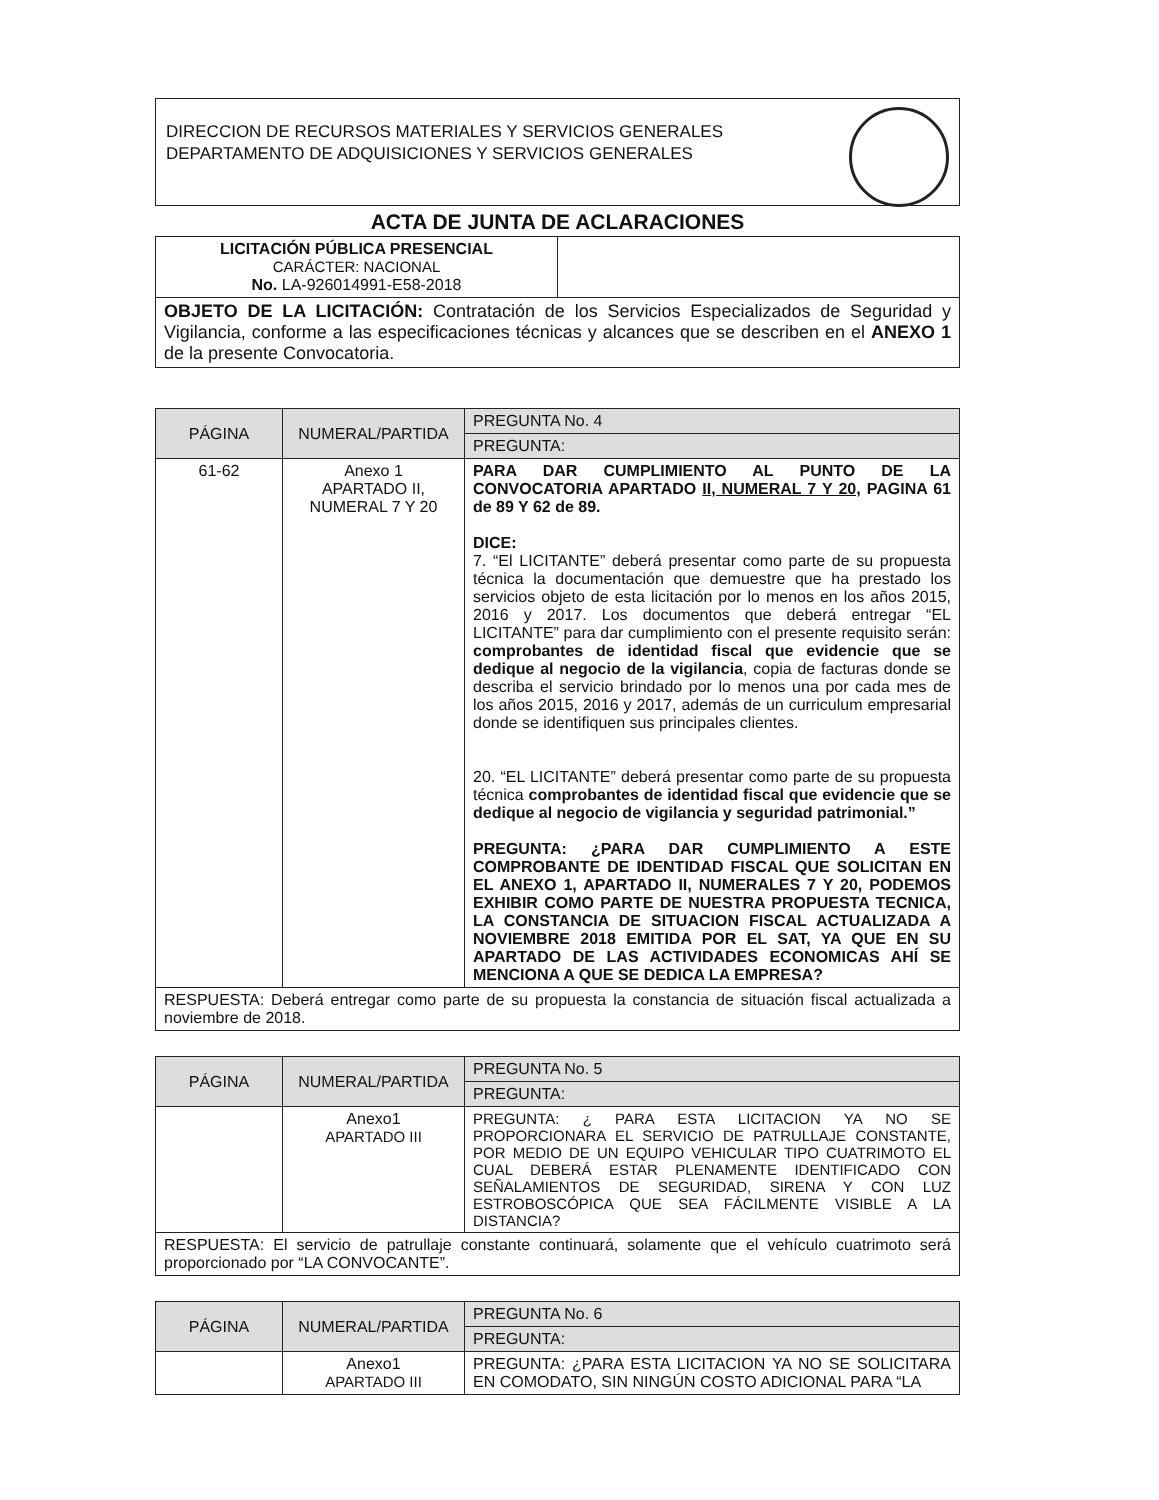DIRECCION DE RECURSOS MATERIALES Y SERVICIOS GENERALES
DEPARTAMENTO DE ADQUISICIONES Y SERVICIOS GENERALES
ACTA DE JUNTA DE ACLARACIONES
| LICITACIÓN PÚBLICA PRESENCIAL CARÁCTER: NACIONAL No. LA-926014991-E58-2018 | |
| OBJETO DE LA LICITACIÓN: Contratación de los Servicios Especializados de Seguridad y Vigilancia, conforme a las especificaciones técnicas y alcances que se describen en el ANEXO 1 de la presente Convocatoria. | |
| PÁGINA | NUMERAL/PARTIDA | PREGUNTA No. 4 |
| --- | --- | --- |
| | | PREGUNTA: |
| 61-62 | Anexo 1 APARTADO II, NUMERAL 7 Y 20 | PARA DAR CUMPLIMIENTO AL PUNTO DE LA CONVOCATORIA APARTADO II, NUMERAL 7 Y 20, PAGINA 61 de 89 Y 62 de 89. DICE: 7. “El LICITANTE” deberá presentar como parte de su propuesta técnica la documentación que demuestre que ha prestado los servicios objeto de esta licitación por lo menos en los años 2015, 2016 y 2017. Los documentos que deberá entregar “EL LICITANTE” para dar cumplimiento con el presente requisito serán: comprobantes de identidad fiscal que evidencie que se dedique al negocio de la vigilancia , copia de facturas donde se describa el servicio brindado por lo menos una por cada mes de los años 2015, 2016 y 2017, además de un curriculum empresarial donde se identifiquen sus principales clientes. 20. “EL LICITANTE” deberá presentar como parte de su propuesta técnica comprobantes de identidad fiscal que evidencie que se dedique al negocio de vigilancia y seguridad patrimonial.” PREGUNTA: ¿PARA DAR CUMPLIMIENTO A ESTE COMPROBANTE DE IDENTIDAD FISCAL QUE SOLICITAN EN EL ANEXO 1, APARTADO II, NUMERALES 7 Y 20, PODEMOS EXHIBIR COMO PARTE DE NUESTRA PROPUESTA TECNICA, LA CONSTANCIA DE SITUACION FISCAL ACTUALIZADA A NOVIEMBRE 2018 EMITIDA POR EL SAT, YA QUE EN SU APARTADO DE LAS ACTIVIDADES ECONOMICAS AHÍ SE MENCIONA A QUE SE DEDICA LA EMPRESA? |
| RESPUESTA: Deberá entregar como parte de su propuesta la constancia de situación fiscal actualizada a noviembre de 2018. | | |
| PÁGINA | NUMERAL/PARTIDA | PREGUNTA No. 5 |
| --- | --- | --- |
| | | PREGUNTA: |
| | Anexo1 APARTADO III | PREGUNTA: ¿ PARA ESTA LICITACION YA NO SE PROPORCIONARA EL SERVICIO DE PATRULLAJE CONSTANTE, POR MEDIO DE UN EQUIPO VEHICULAR TIPO CUATRIMOTO EL CUAL DEBERÁ ESTAR PLENAMENTE IDENTIFICADO CON SEÑALAMIENTOS DE SEGURIDAD, SIRENA Y CON LUZ ESTROBOSCÓPICA QUE SEA FÁCILMENTE VISIBLE A LA DISTANCIA? |
| RESPUESTA: El servicio de patrullaje constante continuará, solamente que el vehículo cuatrimoto será proporcionado por “LA CONVOCANTE”. | | |
| PÁGINA | NUMERAL/PARTIDA | PREGUNTA No. 6 |
| --- | --- | --- |
| | | PREGUNTA: |
| | Anexo1 APARTADO III | PREGUNTA: ¿PARA ESTA LICITACION YA NO SE SOLICITARA EN COMODATO, SIN NINGÚN COSTO ADICIONAL PARA “LA |